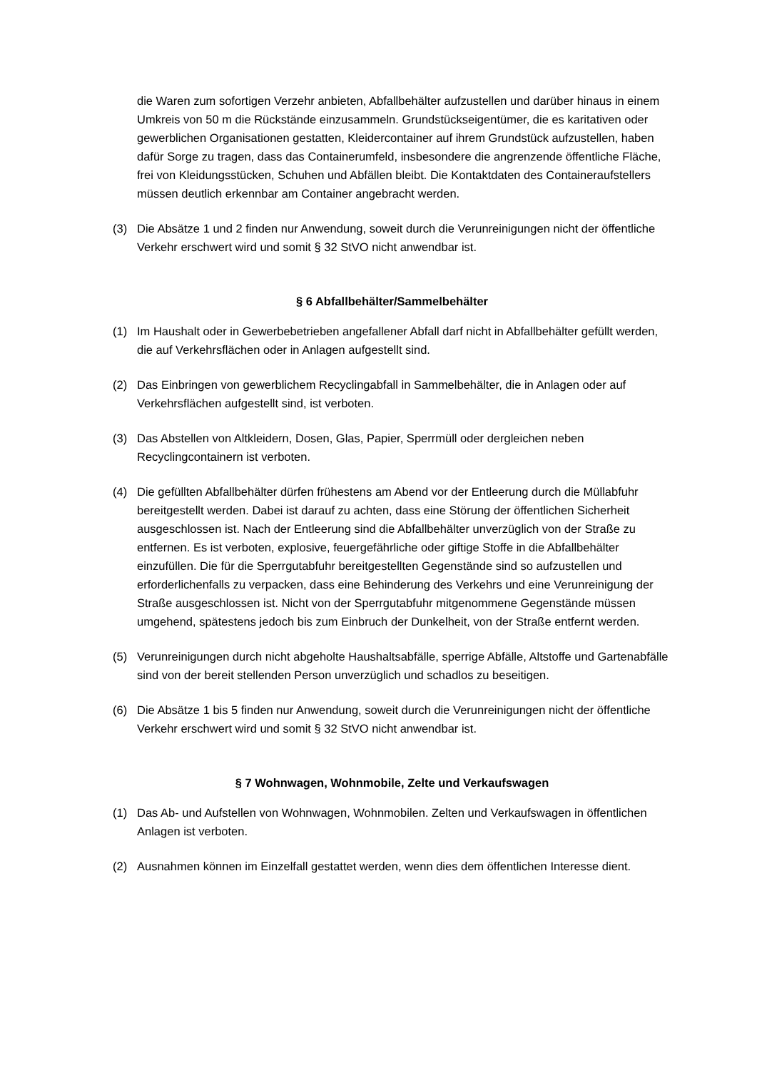die Waren zum sofortigen Verzehr anbieten, Abfallbehälter aufzustellen und darüber hinaus in einem Umkreis von 50 m die Rückstände einzusammeln. Grundstückseigentümer, die es karitativen oder gewerblichen Organisationen gestatten, Kleidercontainer auf ihrem Grundstück aufzustellen, haben dafür Sorge zu tragen, dass das Containerumfeld, insbesondere die angrenzende öffentliche Fläche, frei von Kleidungsstücken, Schuhen und Abfällen bleibt. Die Kontaktdaten des Containeraufstellers müssen deutlich erkennbar am Container angebracht werden.
(3) Die Absätze 1 und 2 finden nur Anwendung, soweit durch die Verunreinigungen nicht der öffentliche Verkehr erschwert wird und somit § 32 StVO nicht anwendbar ist.
§ 6 Abfallbehälter/Sammelbehälter
(1) Im Haushalt oder in Gewerbebetrieben angefallener Abfall darf nicht in Abfallbehälter gefüllt werden, die auf Verkehrsflächen oder in Anlagen aufgestellt sind.
(2) Das Einbringen von gewerblichem Recyclingabfall in Sammelbehälter, die in Anlagen oder auf Verkehrsflächen aufgestellt sind, ist verboten.
(3) Das Abstellen von Altkleidern, Dosen, Glas, Papier, Sperrmüll oder dergleichen neben Recyclingcontainern ist verboten.
(4) Die gefüllten Abfallbehälter dürfen frühestens am Abend vor der Entleerung durch die Müllabfuhr bereitgestellt werden. Dabei ist darauf zu achten, dass eine Störung der öffentlichen Sicherheit ausgeschlossen ist. Nach der Entleerung sind die Abfallbehälter unverzüglich von der Straße zu entfernen. Es ist verboten, explosive, feuergefährliche oder giftige Stoffe in die Abfallbehälter einzufüllen. Die für die Sperrgutabfuhr bereitgestellten Gegenstände sind so aufzustellen und erforderlichenfalls zu verpacken, dass eine Behinderung des Verkehrs und eine Verunreinigung der Straße ausgeschlossen ist. Nicht von der Sperrgutabfuhr mitgenommene Gegenstände müssen umgehend, spätestens jedoch bis zum Einbruch der Dunkelheit, von der Straße entfernt werden.
(5) Verunreinigungen durch nicht abgeholte Haushaltsabfälle, sperrige Abfälle, Altstoffe und Gartenabfälle sind von der bereit stellenden Person unverzüglich und schadlos zu beseitigen.
(6) Die Absätze 1 bis 5 finden nur Anwendung, soweit durch die Verunreinigungen nicht der öffentliche Verkehr erschwert wird und somit § 32 StVO nicht anwendbar ist.
§ 7 Wohnwagen, Wohnmobile, Zelte und Verkaufswagen
(1) Das Ab- und Aufstellen von Wohnwagen, Wohnmobilen. Zelten und Verkaufswagen in öffentlichen Anlagen ist verboten.
(2) Ausnahmen können im Einzelfall gestattet werden, wenn dies dem öffentlichen Interesse dient.